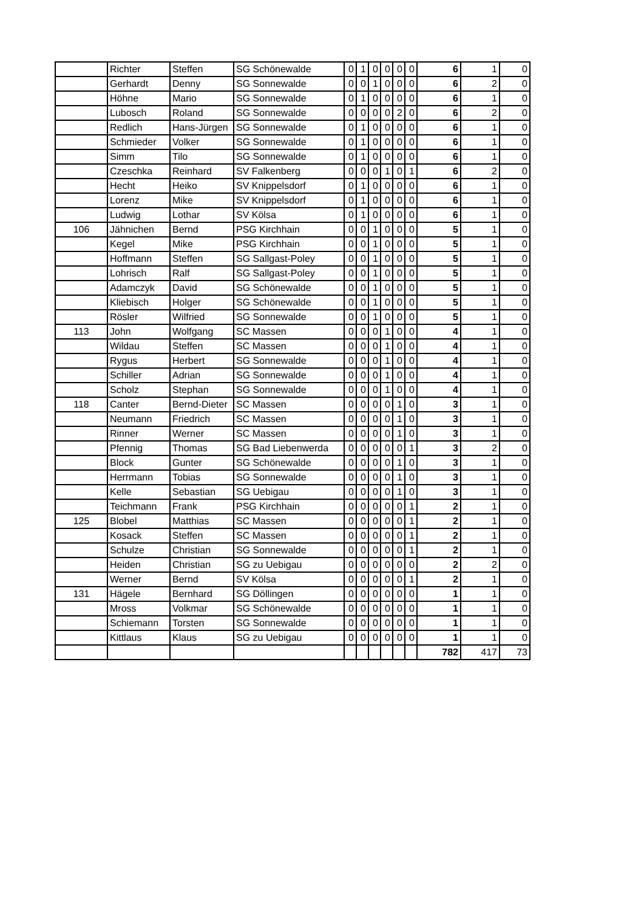| | Richter | Steffen | SG Schönewalde | 0 | 1 | 0 | 0 | 0 | 0 | 6 | 1 | 0 |
| | Gerhardt | Denny | SG Sonnewalde | 0 | 0 | 1 | 0 | 0 | 0 | 6 | 2 | 0 |
| | Höhne | Mario | SG Sonnewalde | 0 | 1 | 0 | 0 | 0 | 0 | 6 | 1 | 0 |
| | Lubosch | Roland | SG Sonnewalde | 0 | 0 | 0 | 0 | 2 | 0 | 6 | 2 | 0 |
| | Redlich | Hans-Jürgen | SG Sonnewalde | 0 | 1 | 0 | 0 | 0 | 0 | 6 | 1 | 0 |
| | Schmieder | Volker | SG Sonnewalde | 0 | 1 | 0 | 0 | 0 | 0 | 6 | 1 | 0 |
| | Simm | Tilo | SG Sonnewalde | 0 | 1 | 0 | 0 | 0 | 0 | 6 | 1 | 0 |
| | Czeschka | Reinhard | SV Falkenberg | 0 | 0 | 0 | 1 | 0 | 1 | 6 | 2 | 0 |
| | Hecht | Heiko | SV Knippelsdorf | 0 | 1 | 0 | 0 | 0 | 0 | 6 | 1 | 0 |
| | Lorenz | Mike | SV Knippelsdorf | 0 | 1 | 0 | 0 | 0 | 0 | 6 | 1 | 0 |
| | Ludwig | Lothar | SV Kölsa | 0 | 1 | 0 | 0 | 0 | 0 | 6 | 1 | 0 |
| 106 | Jähnichen | Bernd | PSG Kirchhain | 0 | 0 | 1 | 0 | 0 | 0 | 5 | 1 | 0 |
| | Kegel | Mike | PSG Kirchhain | 0 | 0 | 1 | 0 | 0 | 0 | 5 | 1 | 0 |
| | Hoffmann | Steffen | SG Sallgast-Poley | 0 | 0 | 1 | 0 | 0 | 0 | 5 | 1 | 0 |
| | Lohrisch | Ralf | SG Sallgast-Poley | 0 | 0 | 1 | 0 | 0 | 0 | 5 | 1 | 0 |
| | Adamczyk | David | SG Schönewalde | 0 | 0 | 1 | 0 | 0 | 0 | 5 | 1 | 0 |
| | Kliebisch | Holger | SG Schönewalde | 0 | 0 | 1 | 0 | 0 | 0 | 5 | 1 | 0 |
| | Rösler | Wilfried | SG Sonnewalde | 0 | 0 | 1 | 0 | 0 | 0 | 5 | 1 | 0 |
| 113 | John | Wolfgang | SC Massen | 0 | 0 | 0 | 1 | 0 | 0 | 4 | 1 | 0 |
| | Wildau | Steffen | SC Massen | 0 | 0 | 0 | 1 | 0 | 0 | 4 | 1 | 0 |
| | Rygus | Herbert | SG Sonnewalde | 0 | 0 | 0 | 1 | 0 | 0 | 4 | 1 | 0 |
| | Schiller | Adrian | SG Sonnewalde | 0 | 0 | 0 | 1 | 0 | 0 | 4 | 1 | 0 |
| | Scholz | Stephan | SG Sonnewalde | 0 | 0 | 0 | 1 | 0 | 0 | 4 | 1 | 0 |
| 118 | Canter | Bernd-Dieter | SC Massen | 0 | 0 | 0 | 0 | 1 | 0 | 3 | 1 | 0 |
| | Neumann | Friedrich | SC Massen | 0 | 0 | 0 | 0 | 1 | 0 | 3 | 1 | 0 |
| | Rinner | Werner | SC Massen | 0 | 0 | 0 | 0 | 1 | 0 | 3 | 1 | 0 |
| | Pfennig | Thomas | SG Bad Liebenwerda | 0 | 0 | 0 | 0 | 0 | 1 | 3 | 2 | 0 |
| | Block | Gunter | SG Schönewalde | 0 | 0 | 0 | 0 | 1 | 0 | 3 | 1 | 0 |
| | Herrmann | Tobias | SG Sonnewalde | 0 | 0 | 0 | 0 | 1 | 0 | 3 | 1 | 0 |
| | Kelle | Sebastian | SG Uebigau | 0 | 0 | 0 | 0 | 1 | 0 | 3 | 1 | 0 |
| | Teichmann | Frank | PSG Kirchhain | 0 | 0 | 0 | 0 | 0 | 1 | 2 | 1 | 0 |
| 125 | Blobel | Matthias | SC Massen | 0 | 0 | 0 | 0 | 0 | 1 | 2 | 1 | 0 |
| | Kosack | Steffen | SC Massen | 0 | 0 | 0 | 0 | 0 | 1 | 2 | 1 | 0 |
| | Schulze | Christian | SG Sonnewalde | 0 | 0 | 0 | 0 | 0 | 1 | 2 | 1 | 0 |
| | Heiden | Christian | SG zu Uebigau | 0 | 0 | 0 | 0 | 0 | 0 | 2 | 2 | 0 |
| | Werner | Bernd | SV Kölsa | 0 | 0 | 0 | 0 | 0 | 1 | 2 | 1 | 0 |
| 131 | Hägele | Bernhard | SG Döllingen | 0 | 0 | 0 | 0 | 0 | 0 | 1 | 1 | 0 |
| | Mross | Volkmar | SG Schönewalde | 0 | 0 | 0 | 0 | 0 | 0 | 1 | 1 | 0 |
| | Schiemann | Torsten | SG Sonnewalde | 0 | 0 | 0 | 0 | 0 | 0 | 1 | 1 | 0 |
| | Kittlaus | Klaus | SG zu Uebigau | 0 | 0 | 0 | 0 | 0 | 0 | 1 | 1 | 0 |
| | | | | | | | | | | 782 | 417 | 73 |